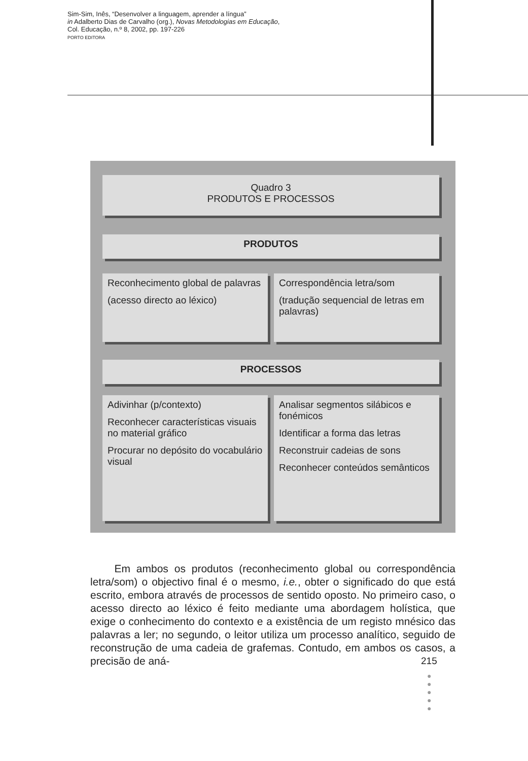Sim-Sim, Inês, “Desenvolver a linguagem, aprender a língua”
in Adalberto Dias de Carvalho (org.), Novas Metodologias em Educação,
Col. Educação, n.º 8, 2002, pp. 197-226
PORTO EDITORA
Quadro 3
PRODUTOS E PROCESSOS
PRODUTOS
Reconhecimento global de palavras
(acesso directo ao léxico)
Correspondência letra/som
(tradução sequencial de letras em palavras)
PROCESSOS
Adivinhar (p/contexto)
Reconhecer características visuais no material gráfico
Procurar no depósito do vocabulário visual
Analisar segmentos silábicos e fonémicos
Identificar a forma das letras
Reconstruir cadeias de sons
Reconhecer conteúdos semânticos
Em ambos os produtos (reconhecimento global ou correspondência letra/som) o objectivo final é o mesmo, i.e., obter o significado do que está escrito, embora através de processos de sentido oposto. No primeiro caso, o acesso directo ao léxico é feito mediante uma abordagem holística, que exige o conhecimento do contexto e a existência de um registo mnésico das palavras a ler; no segundo, o leitor utiliza um processo analítico, seguido de reconstrução de uma cadeia de grafemas. Contudo, em ambos os casos, a precisão de aná-
215
●
●
●
●
●